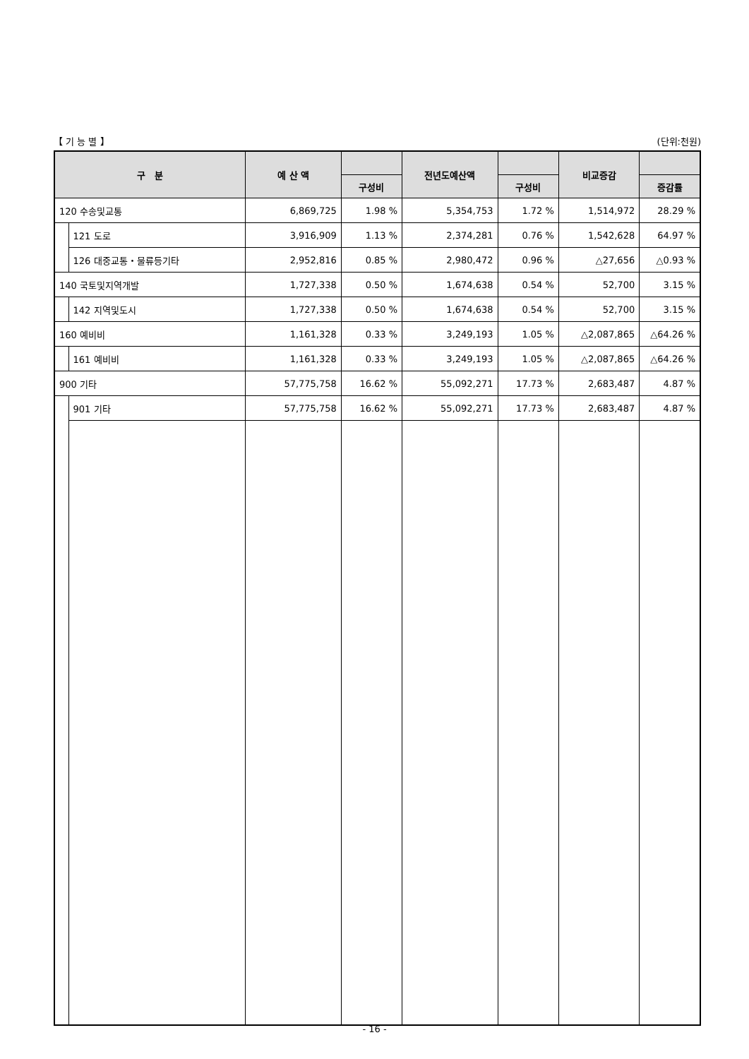【 기 능 별 】 (단위:천원)
| 구 분 | | 예 산 액 | | 전년도예산액 | | 비교증감 | |
| --- | --- | --- | --- | --- | --- | --- | --- |
| | | | 구성비 | | 구성비 | | 증감률 |
| 120 수송및교통 | | 6,869,725 | 1.98 % | 5,354,753 | 1.72 % | 1,514,972 | 28.29 % |
| | 121 도로 | 3,916,909 | 1.13 % | 2,374,281 | 0.76 % | 1,542,628 | 64.97 % |
| | 126 대중교통・물류등기타 | 2,952,816 | 0.85 % | 2,980,472 | 0.96 % | △27,656 | △0.93 % |
| 140 국토및지역개발 | | 1,727,338 | 0.50 % | 1,674,638 | 0.54 % | 52,700 | 3.15 % |
| | 142 지역및도시 | 1,727,338 | 0.50 % | 1,674,638 | 0.54 % | 52,700 | 3.15 % |
| 160 예비비 | | 1,161,328 | 0.33 % | 3,249,193 | 1.05 % | △2,087,865 | △64.26 % |
| | 161 예비비 | 1,161,328 | 0.33 % | 3,249,193 | 1.05 % | △2,087,865 | △64.26 % |
| 900 기타 | | 57,775,758 | 16.62 % | 55,092,271 | 17.73 % | 2,683,487 | 4.87 % |
| | 901 기타 | 57,775,758 | 16.62 % | 55,092,271 | 17.73 % | 2,683,487 | 4.87 % |
- 16 -